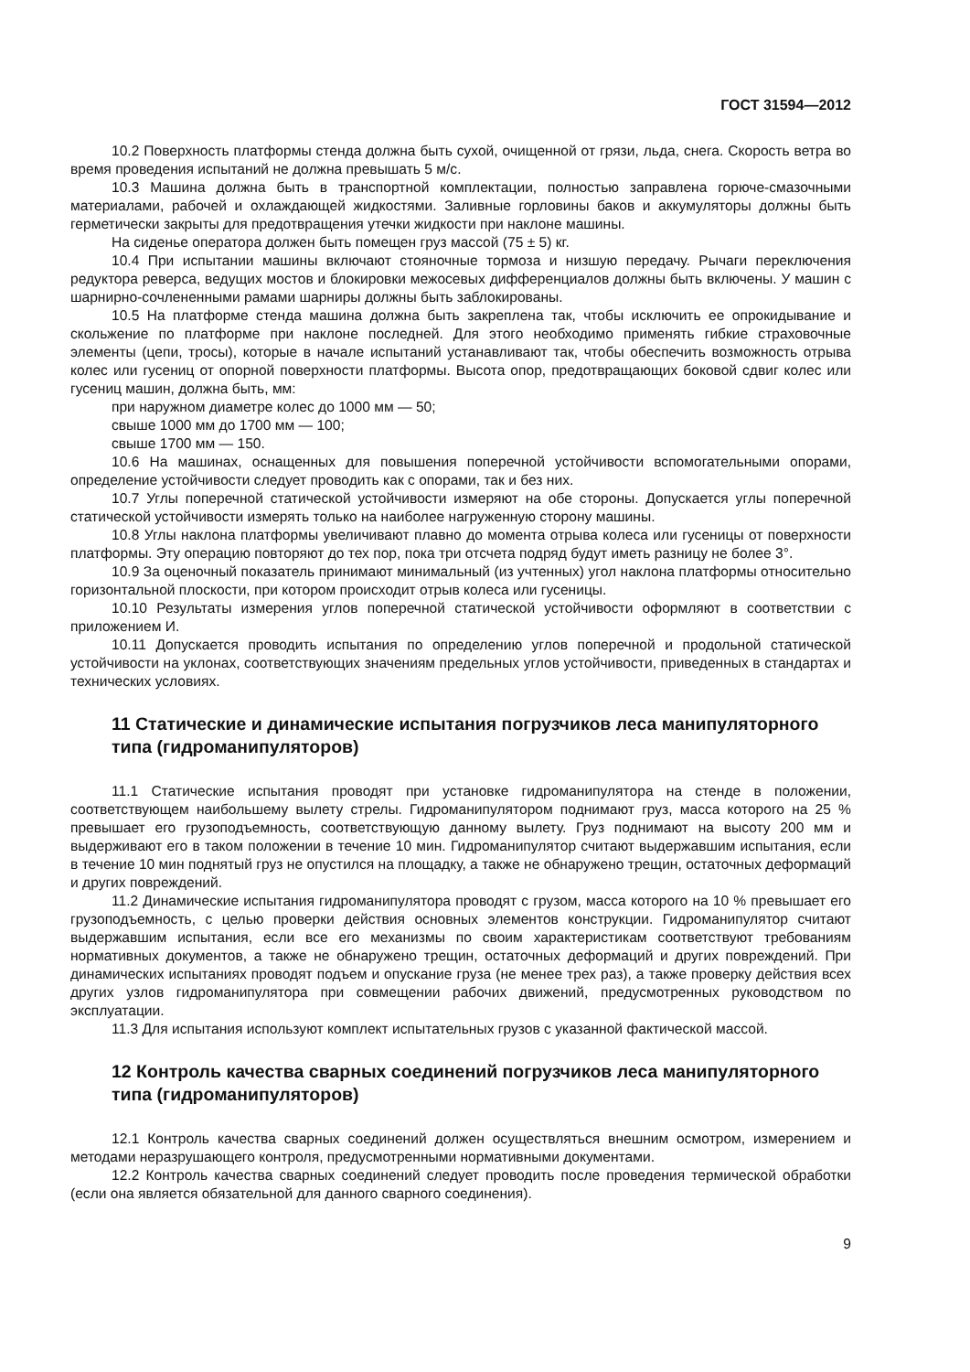ГОСТ 31594—2012
10.2 Поверхность платформы стенда должна быть сухой, очищенной от грязи, льда, снега. Скорость ветра во время проведения испытаний не должна превышать 5 м/с.
10.3 Машина должна быть в транспортной комплектации, полностью заправлена горюче-смазочными материалами, рабочей и охлаждающей жидкостями. Заливные горловины баков и аккумуляторы должны быть герметически закрыты для предотвращения утечки жидкости при наклоне машины.
На сиденье оператора должен быть помещен груз массой (75 ± 5) кг.
10.4 При испытании машины включают стояночные тормоза и низшую передачу. Рычаги переключения редуктора реверса, ведущих мостов и блокировки межосевых дифференциалов должны быть включены. У машин с шарнирно-сочлененными рамами шарниры должны быть заблокированы.
10.5 На платформе стенда машина должна быть закреплена так, чтобы исключить ее опрокидывание и скольжение по платформе при наклоне последней. Для этого необходимо применять гибкие страховочные элементы (цепи, тросы), которые в начале испытаний устанавливают так, чтобы обеспечить возможность отрыва колес или гусениц от опорной поверхности платформы. Высота опор, предотвращающих боковой сдвиг колес или гусениц машин, должна быть, мм:
при наружном диаметре колес до 1000 мм — 50;
свыше 1000 мм до 1700 мм — 100;
свыше 1700 мм — 150.
10.6 На машинах, оснащенных для повышения поперечной устойчивости вспомогательными опорами, определение устойчивости следует проводить как с опорами, так и без них.
10.7 Углы поперечной статической устойчивости измеряют на обе стороны. Допускается углы поперечной статической устойчивости измерять только на наиболее нагруженную сторону машины.
10.8 Углы наклона платформы увеличивают плавно до момента отрыва колеса или гусеницы от поверхности платформы. Эту операцию повторяют до тех пор, пока три отсчета подряд будут иметь разницу не более 3°.
10.9 За оценочный показатель принимают минимальный (из учтенных) угол наклона платформы относительно горизонтальной плоскости, при котором происходит отрыв колеса или гусеницы.
10.10 Результаты измерения углов поперечной статической устойчивости оформляют в соответствии с приложением И.
10.11 Допускается проводить испытания по определению углов поперечной и продольной статической устойчивости на уклонах, соответствующих значениям предельных углов устойчивости, приведенных в стандартах и технических условиях.
11 Статические и динамические испытания погрузчиков леса манипуляторного типа (гидроманипуляторов)
11.1 Статические испытания проводят при установке гидроманипулятора на стенде в положении, соответствующем наибольшему вылету стрелы. Гидроманипулятором поднимают груз, масса которого на 25 % превышает его грузоподъемность, соответствующую данному вылету. Груз поднимают на высоту 200 мм и выдерживают его в таком положении в течение 10 мин. Гидроманипулятор считают выдержавшим испытания, если в течение 10 мин поднятый груз не опустился на площадку, а также не обнаружено трещин, остаточных деформаций и других повреждений.
11.2 Динамические испытания гидроманипулятора проводят с грузом, масса которого на 10 % превышает его грузоподъемность, с целью проверки действия основных элементов конструкции. Гидроманипулятор считают выдержавшим испытания, если все его механизмы по своим характеристикам соответствуют требованиям нормативных документов, а также не обнаружено трещин, остаточных деформаций и других повреждений. При динамических испытаниях проводят подъем и опускание груза (не менее трех раз), а также проверку действия всех других узлов гидроманипулятора при совмещении рабочих движений, предусмотренных руководством по эксплуатации.
11.3 Для испытания используют комплект испытательных грузов с указанной фактической массой.
12 Контроль качества сварных соединений погрузчиков леса манипуляторного типа (гидроманипуляторов)
12.1 Контроль качества сварных соединений должен осуществляться внешним осмотром, измерением и методами неразрушающего контроля, предусмотренными нормативными документами.
12.2 Контроль качества сварных соединений следует проводить после проведения термической обработки (если она является обязательной для данного сварного соединения).
9